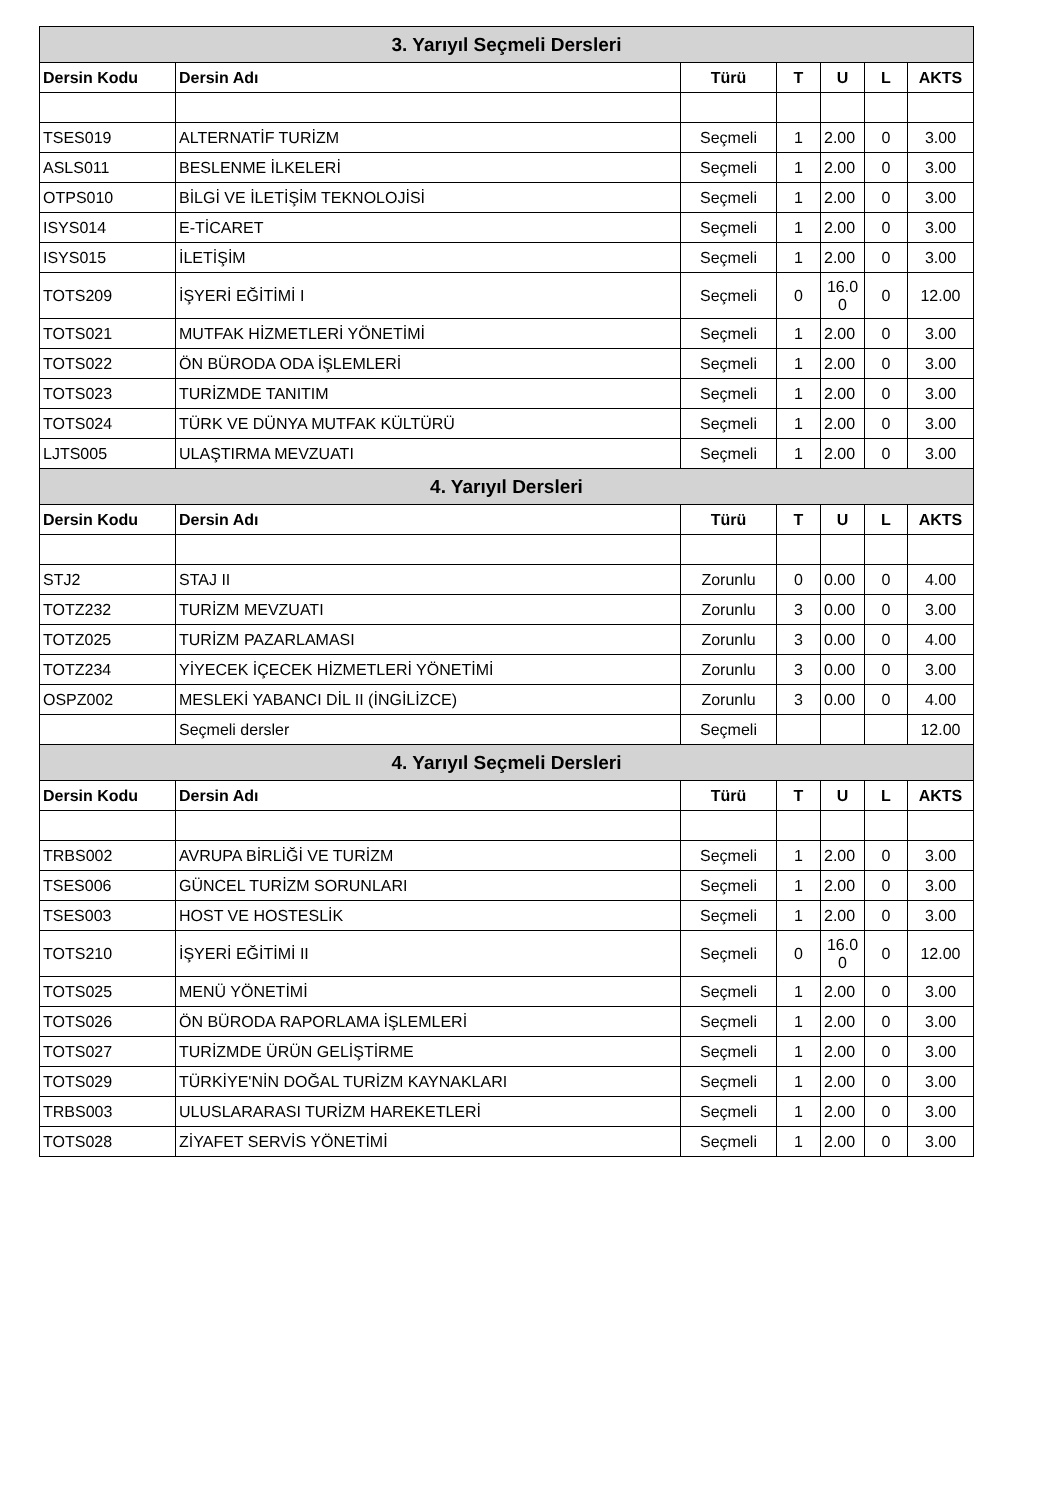| 3. Yarıyıl Seçmeli Dersleri | | | | | | |
| --- | --- | --- | --- | --- | --- | --- |
| Dersin Kodu | Dersin Adı | Türü | T | U | L | AKTS |
| TSES019 | ALTERNATİF TURİZM | Seçmeli | 1 | 2.00 | 0 | 3.00 |
| ASLS011 | BESLENME İLKELERİ | Seçmeli | 1 | 2.00 | 0 | 3.00 |
| OTPS010 | BİLGİ VE İLETİŞİM TEKNOLOJİSİ | Seçmeli | 1 | 2.00 | 0 | 3.00 |
| ISYS014 | E-TİCARET | Seçmeli | 1 | 2.00 | 0 | 3.00 |
| ISYS015 | İLETİŞİM | Seçmeli | 1 | 2.00 | 0 | 3.00 |
| TOTS209 | İŞYERİ EĞİTİMİ I | Seçmeli | 0 | 16.0 0 | 0 | 12.00 |
| TOTS021 | MUTFAK HİZMETLERİ YÖNETİMİ | Seçmeli | 1 | 2.00 | 0 | 3.00 |
| TOTS022 | ÖN BÜRODA ODA İŞLEMLERİ | Seçmeli | 1 | 2.00 | 0 | 3.00 |
| TOTS023 | TURİZMDE TANITIM | Seçmeli | 1 | 2.00 | 0 | 3.00 |
| TOTS024 | TÜRK VE DÜNYA MUTFAK KÜLTÜRÜ | Seçmeli | 1 | 2.00 | 0 | 3.00 |
| LJTS005 | ULAŞTIRMA MEVZUATI | Seçmeli | 1 | 2.00 | 0 | 3.00 |
| 4. Yarıyıl Dersleri | | | | | | |
| Dersin Kodu | Dersin Adı | Türü | T | U | L | AKTS |
| STJ2 | STAJ II | Zorunlu | 0 | 0.00 | 0 | 4.00 |
| TOTZ232 | TURİZM MEVZUATI | Zorunlu | 3 | 0.00 | 0 | 3.00 |
| TOTZ025 | TURİZM PAZARLAMASI | Zorunlu | 3 | 0.00 | 0 | 4.00 |
| TOTZ234 | YİYECEK İÇECEK HİZMETLERİ YÖNETİMİ | Zorunlu | 3 | 0.00 | 0 | 3.00 |
| OSPZ002 | MESLEKİ YABANCI DİL II (İNGİLİZCE) | Zorunlu | 3 | 0.00 | 0 | 4.00 |
| | Seçmeli dersler | Seçmeli | | | | 12.00 |
| 4. Yarıyıl Seçmeli Dersleri | | | | | | |
| Dersin Kodu | Dersin Adı | Türü | T | U | L | AKTS |
| TRBS002 | AVRUPA BİRLİĞİ VE TURİZM | Seçmeli | 1 | 2.00 | 0 | 3.00 |
| TSES006 | GÜNCEL TURİZM SORUNLARI | Seçmeli | 1 | 2.00 | 0 | 3.00 |
| TSES003 | HOST VE HOSTESLİK | Seçmeli | 1 | 2.00 | 0 | 3.00 |
| TOTS210 | İŞYERİ EĞİTİMİ II | Seçmeli | 0 | 16.0 0 | 0 | 12.00 |
| TOTS025 | MENÜ YÖNETİMİ | Seçmeli | 1 | 2.00 | 0 | 3.00 |
| TOTS026 | ÖN BÜRODA RAPORLAMA İŞLEMLERİ | Seçmeli | 1 | 2.00 | 0 | 3.00 |
| TOTS027 | TURİZMDE ÜRÜN GELİŞTİRME | Seçmeli | 1 | 2.00 | 0 | 3.00 |
| TOTS029 | TÜRKİYE'NİN DOĞAL TURİZM KAYNAKLARI | Seçmeli | 1 | 2.00 | 0 | 3.00 |
| TRBS003 | ULUSLARARASI TURİZM HAREKETLERİ | Seçmeli | 1 | 2.00 | 0 | 3.00 |
| TOTS028 | ZİYAFET SERVİS YÖNETİMİ | Seçmeli | 1 | 2.00 | 0 | 3.00 |